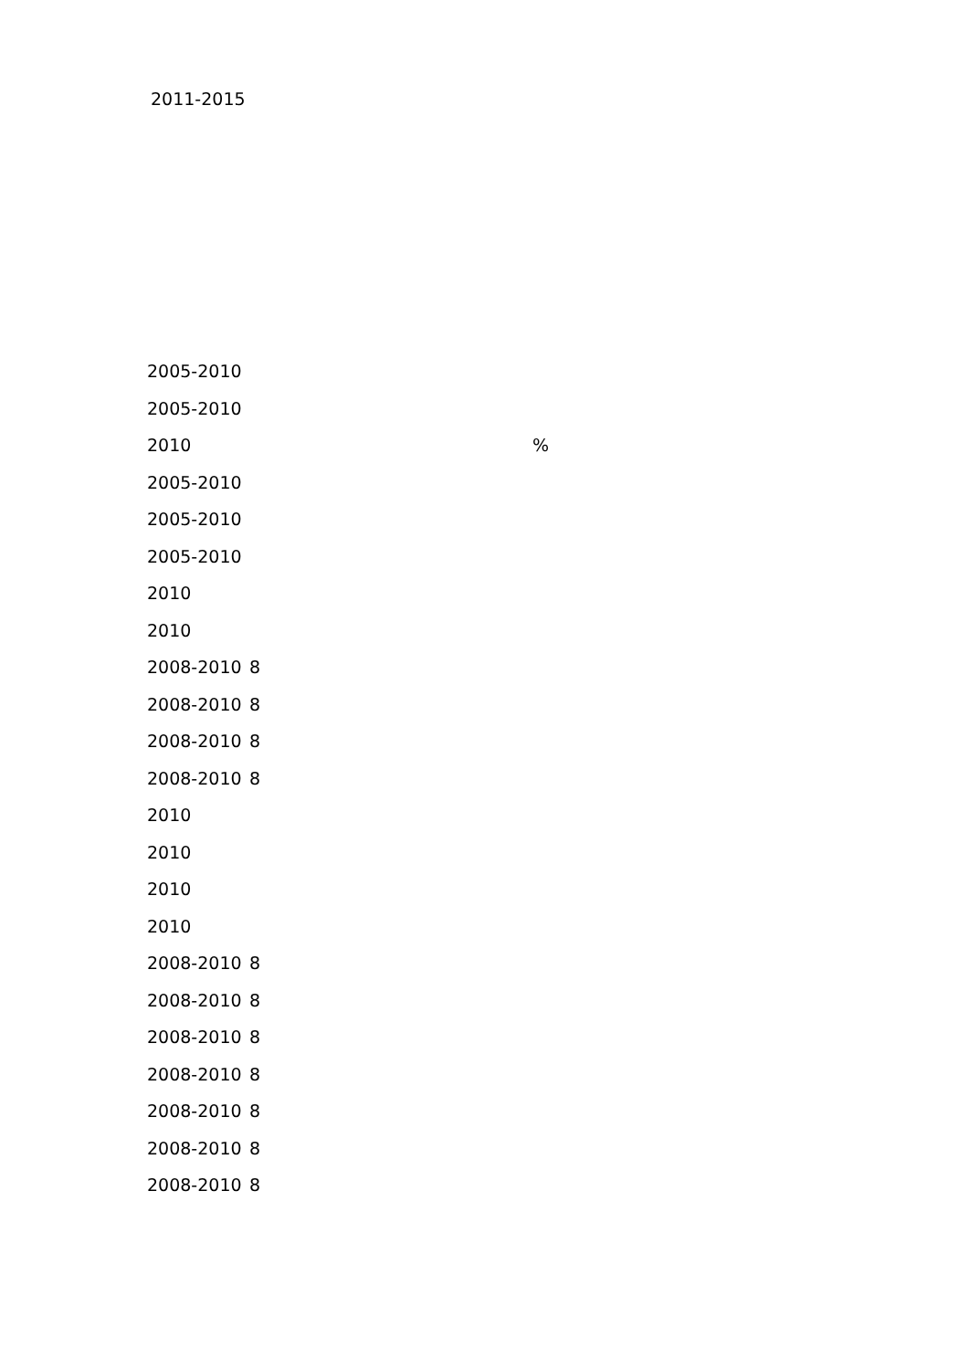2011-2015
2005-2010
2005-2010
2010%
2005-2010
2005-2010
2005-2010
2010
2010
2008-2010 8
2008-2010 8
2008-2010 8
2008-2010 8
2010
2010
2010
2010
2008-2010 8
2008-2010 8
2008-2010 8
2008-2010 8
2008-2010 8
2008-2010 8
2008-2010 8